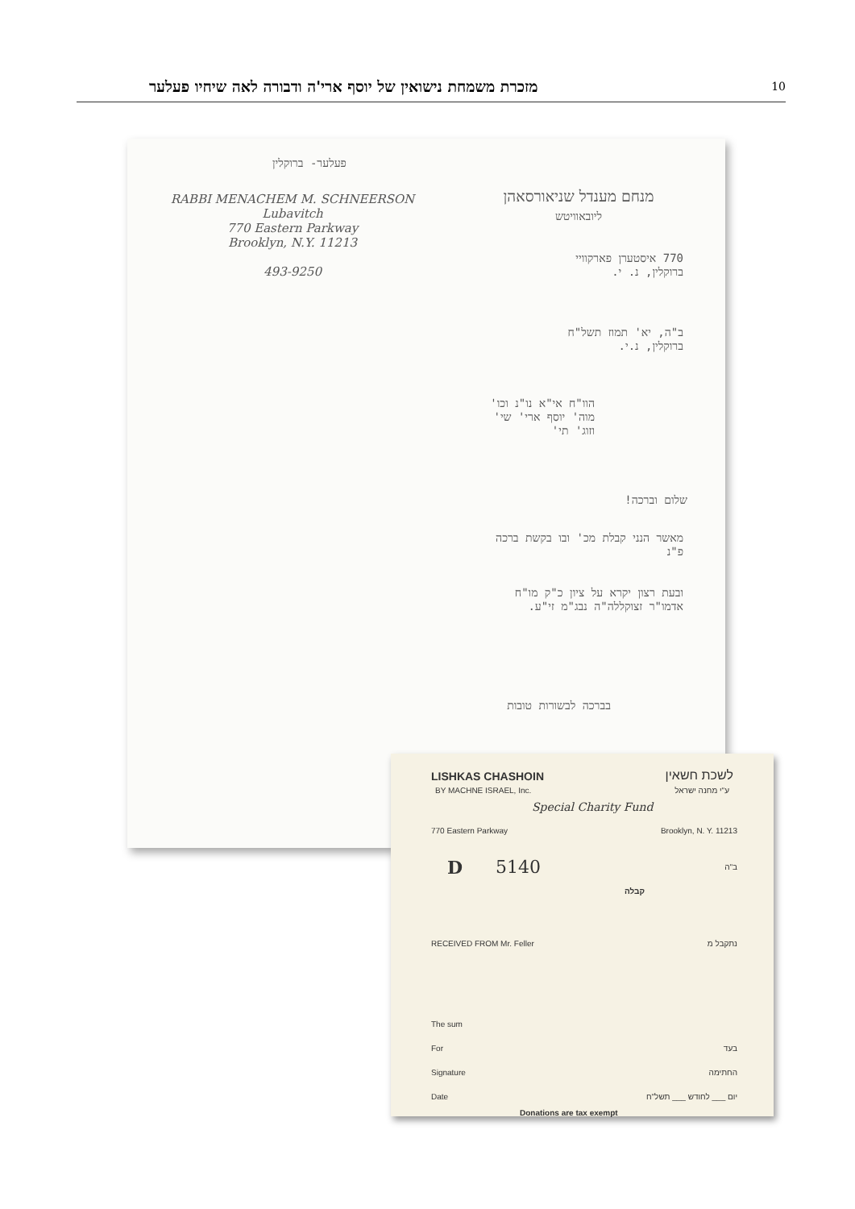מזכרת משמחת נישואין של יוסף ארי'ה ודבורה לאה שיחיו פעלער 10
פעלער- ברוקלין
RABBI MENACHEM M. SCHNEERSON
Lubavitch
770 Eastern Parkway
Brooklyn, N.Y. 11213
493-9250
מנחם מענדל שניאורסאהן
ליובאוויטש
770 איסטערן פארקוויי
ברוקלין, נ. י.
ב"ה, יא' תמוז תשל"ח
ברוקלין, נ.י.
הוו"ח אי"א נו"נ וכו'
מוה' יוסף ארי' שי'
וזוג' תי'
שלום וברכה!
מאשר הנני קבלת מכ' ובו בקשת ברכה
פ"נ
ובעת רצון יקרא על ציון כ"ק מו"ח
אדמו"ר זצוקללה"ה נבג"מ זי"ע.
בברכה לבשורות טובות
LISHKAS CHASHOIN
BY MACHNE ISRAEL, Inc.
לשכת חשאין
ע"י מחנה ישראל
Special Charity Fund
770 Eastern Parkway Brooklyn, N. Y. 11213
D 5140 ב"ה
קבלה
RECEIVED FROM Mr. Feller נתקבל מ
The sum
For בעד
Signature החתימה
Date יום ___ לחודש ___ תשל"ח
Donations are tax exempt